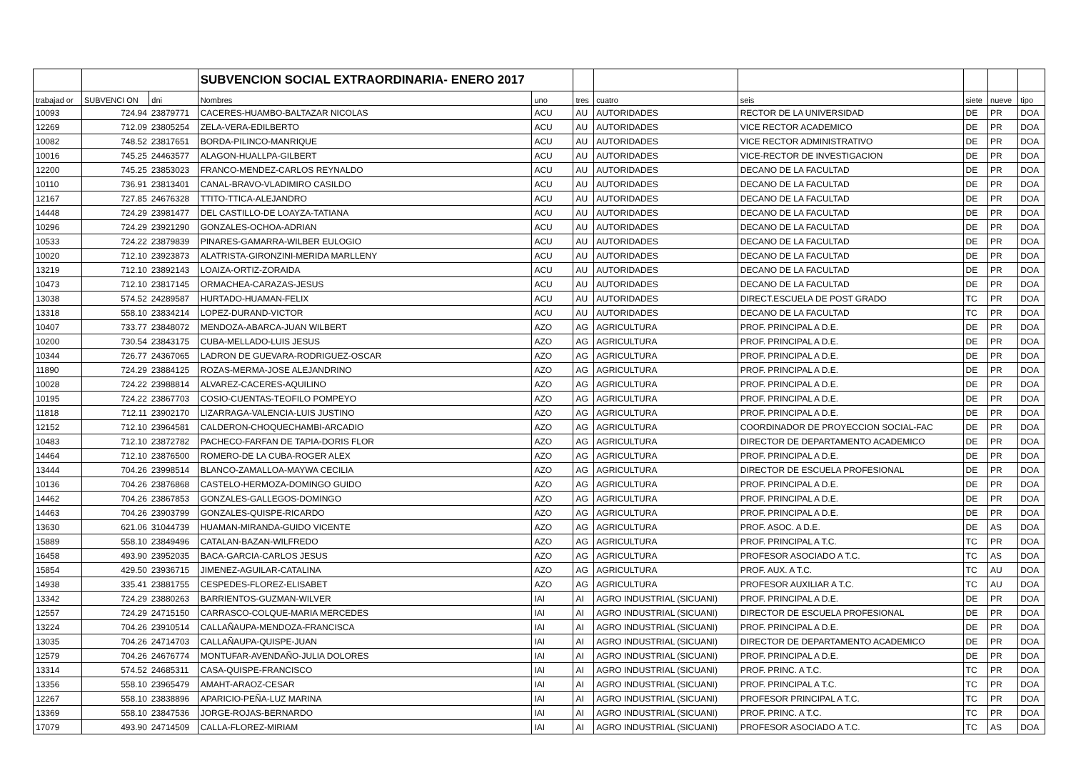| | | | SUBVENCION SOCIAL EXTRAORDINARIA- ENERO 2017 | | | | | | | |
| trabajad or | SUBVENCI ON | dni | Nombres | uno | tres | cuatro | seis | siete | nueve | tipo |
| 10093 | 724.94 | 23879771 | CACERES-HUAMBO-BALTAZAR NICOLAS | ACU | AU | AUTORIDADES | RECTOR DE LA UNIVERSIDAD | DE | PR | DOA |
| 12269 | 712.09 | 23805254 | ZELA-VERA-EDILBERTO | ACU | AU | AUTORIDADES | VICE RECTOR ACADEMICO | DE | PR | DOA |
| 10082 | 748.52 | 23817651 | BORDA-PILINCO-MANRIQUE | ACU | AU | AUTORIDADES | VICE RECTOR ADMINISTRATIVO | DE | PR | DOA |
| 10016 | 745.25 | 24463577 | ALAGON-HUALLPA-GILBERT | ACU | AU | AUTORIDADES | VICE-RECTOR DE INVESTIGACION | DE | PR | DOA |
| 12200 | 745.25 | 23853023 | FRANCO-MENDEZ-CARLOS REYNALDO | ACU | AU | AUTORIDADES | DECANO DE LA FACULTAD | DE | PR | DOA |
| 10110 | 736.91 | 23813401 | CANAL-BRAVO-VLADIMIRO CASILDO | ACU | AU | AUTORIDADES | DECANO DE LA FACULTAD | DE | PR | DOA |
| 12167 | 727.85 | 24676328 | TTITO-TTICA-ALEJANDRO | ACU | AU | AUTORIDADES | DECANO DE LA FACULTAD | DE | PR | DOA |
| 14448 | 724.29 | 23981477 | DEL CASTILLO-DE LOAYZA-TATIANA | ACU | AU | AUTORIDADES | DECANO DE LA FACULTAD | DE | PR | DOA |
| 10296 | 724.29 | 23921290 | GONZALES-OCHOA-ADRIAN | ACU | AU | AUTORIDADES | DECANO DE LA FACULTAD | DE | PR | DOA |
| 10533 | 724.22 | 23879839 | PINARES-GAMARRA-WILBER EULOGIO | ACU | AU | AUTORIDADES | DECANO DE LA FACULTAD | DE | PR | DOA |
| 10020 | 712.10 | 23923873 | ALATRISTA-GIRONZINI-MERIDA MARLLENY | ACU | AU | AUTORIDADES | DECANO DE LA FACULTAD | DE | PR | DOA |
| 13219 | 712.10 | 23892143 | LOAIZA-ORTIZ-ZORAIDA | ACU | AU | AUTORIDADES | DECANO DE LA FACULTAD | DE | PR | DOA |
| 10473 | 712.10 | 23817145 | ORMACHEA-CARAZAS-JESUS | ACU | AU | AUTORIDADES | DECANO DE LA FACULTAD | DE | PR | DOA |
| 13038 | 574.52 | 24289587 | HURTADO-HUAMAN-FELIX | ACU | AU | AUTORIDADES | DIRECT.ESCUELA DE POST GRADO | TC | PR | DOA |
| 13318 | 558.10 | 23834214 | LOPEZ-DURAND-VICTOR | ACU | AU | AUTORIDADES | DECANO DE LA FACULTAD | TC | PR | DOA |
| 10407 | 733.77 | 23848072 | MENDOZA-ABARCA-JUAN WILBERT | AZO | AG | AGRICULTURA | PROF. PRINCIPAL A D.E. | DE | PR | DOA |
| 10200 | 730.54 | 23843175 | CUBA-MELLADO-LUIS JESUS | AZO | AG | AGRICULTURA | PROF. PRINCIPAL A D.E. | DE | PR | DOA |
| 10344 | 726.77 | 24367065 | LADRON DE GUEVARA-RODRIGUEZ-OSCAR | AZO | AG | AGRICULTURA | PROF. PRINCIPAL A D.E. | DE | PR | DOA |
| 11890 | 724.29 | 23884125 | ROZAS-MERMA-JOSE ALEJANDRINO | AZO | AG | AGRICULTURA | PROF. PRINCIPAL A D.E. | DE | PR | DOA |
| 10028 | 724.22 | 23988814 | ALVAREZ-CACERES-AQUILINO | AZO | AG | AGRICULTURA | PROF. PRINCIPAL A D.E. | DE | PR | DOA |
| 10195 | 724.22 | 23867703 | COSIO-CUENTAS-TEOFILO POMPEYO | AZO | AG | AGRICULTURA | PROF. PRINCIPAL A D.E. | DE | PR | DOA |
| 11818 | 712.11 | 23902170 | LIZARRAGA-VALENCIA-LUIS JUSTINO | AZO | AG | AGRICULTURA | PROF. PRINCIPAL A D.E. | DE | PR | DOA |
| 12152 | 712.10 | 23964581 | CALDERON-CHOQUECHAMBI-ARCADIO | AZO | AG | AGRICULTURA | COORDINADOR DE PROYECCION SOCIAL-FAC | DE | PR | DOA |
| 10483 | 712.10 | 23872782 | PACHECO-FARFAN DE TAPIA-DORIS FLOR | AZO | AG | AGRICULTURA | DIRECTOR DE DEPARTAMENTO ACADEMICO | DE | PR | DOA |
| 14464 | 712.10 | 23876500 | ROMERO-DE LA CUBA-ROGER ALEX | AZO | AG | AGRICULTURA | PROF. PRINCIPAL A D.E. | DE | PR | DOA |
| 13444 | 704.26 | 23998514 | BLANCO-ZAMALLOA-MAYWA CECILIA | AZO | AG | AGRICULTURA | DIRECTOR DE ESCUELA PROFESIONAL | DE | PR | DOA |
| 10136 | 704.26 | 23876868 | CASTELO-HERMOZA-DOMINGO GUIDO | AZO | AG | AGRICULTURA | PROF. PRINCIPAL A D.E. | DE | PR | DOA |
| 14462 | 704.26 | 23867853 | GONZALES-GALLEGOS-DOMINGO | AZO | AG | AGRICULTURA | PROF. PRINCIPAL A D.E. | DE | PR | DOA |
| 14463 | 704.26 | 23903799 | GONZALES-QUISPE-RICARDO | AZO | AG | AGRICULTURA | PROF. PRINCIPAL A D.E. | DE | PR | DOA |
| 13630 | 621.06 | 31044739 | HUAMAN-MIRANDA-GUIDO VICENTE | AZO | AG | AGRICULTURA | PROF. ASOC. A D.E. | DE | AS | DOA |
| 15889 | 558.10 | 23849496 | CATALAN-BAZAN-WILFREDO | AZO | AG | AGRICULTURA | PROF. PRINCIPAL A T.C. | TC | PR | DOA |
| 16458 | 493.90 | 23952035 | BACA-GARCIA-CARLOS JESUS | AZO | AG | AGRICULTURA | PROFESOR ASOCIADO A T.C. | TC | AS | DOA |
| 15854 | 429.50 | 23936715 | JIMENEZ-AGUILAR-CATALINA | AZO | AG | AGRICULTURA | PROF. AUX. A T.C. | TC | AU | DOA |
| 14938 | 335.41 | 23881755 | CESPEDES-FLOREZ-ELISABET | AZO | AG | AGRICULTURA | PROFESOR AUXILIAR A T.C. | TC | AU | DOA |
| 13342 | 724.29 | 23880263 | BARRIENTOS-GUZMAN-WILVER | IAI | AI | AGRO INDUSTRIAL (SICUANI) | PROF. PRINCIPAL A D.E. | DE | PR | DOA |
| 12557 | 724.29 | 24715150 | CARRASCO-COLQUE-MARIA MERCEDES | IAI | AI | AGRO INDUSTRIAL (SICUANI) | DIRECTOR DE ESCUELA PROFESIONAL | DE | PR | DOA |
| 13224 | 704.26 | 23910514 | CALLAÑAUPA-MENDOZA-FRANCISCA | IAI | AI | AGRO INDUSTRIAL (SICUANI) | PROF. PRINCIPAL A D.E. | DE | PR | DOA |
| 13035 | 704.26 | 24714703 | CALLAÑAUPA-QUISPE-JUAN | IAI | AI | AGRO INDUSTRIAL (SICUANI) | DIRECTOR DE DEPARTAMENTO ACADEMICO | DE | PR | DOA |
| 12579 | 704.26 | 24676774 | MONTUFAR-AVENDAÑO-JULIA DOLORES | IAI | AI | AGRO INDUSTRIAL (SICUANI) | PROF. PRINCIPAL A D.E. | DE | PR | DOA |
| 13314 | 574.52 | 24685311 | CASA-QUISPE-FRANCISCO | IAI | AI | AGRO INDUSTRIAL (SICUANI) | PROF. PRINC. A T.C. | TC | PR | DOA |
| 13356 | 558.10 | 23965479 | AMAHT-ARAOZ-CESAR | IAI | AI | AGRO INDUSTRIAL (SICUANI) | PROF. PRINCIPAL A T.C. | TC | PR | DOA |
| 12267 | 558.10 | 23838896 | APARICIO-PEÑA-LUZ MARINA | IAI | AI | AGRO INDUSTRIAL (SICUANI) | PROFESOR PRINCIPAL A T.C. | TC | PR | DOA |
| 13369 | 558.10 | 23847536 | JORGE-ROJAS-BERNARDO | IAI | AI | AGRO INDUSTRIAL (SICUANI) | PROF. PRINC. A T.C. | TC | PR | DOA |
| 17079 | 493.90 | 24714509 | CALLA-FLOREZ-MIRIAM | IAI | AI | AGRO INDUSTRIAL (SICUANI) | PROFESOR ASOCIADO A T.C. | TC | AS | DOA |